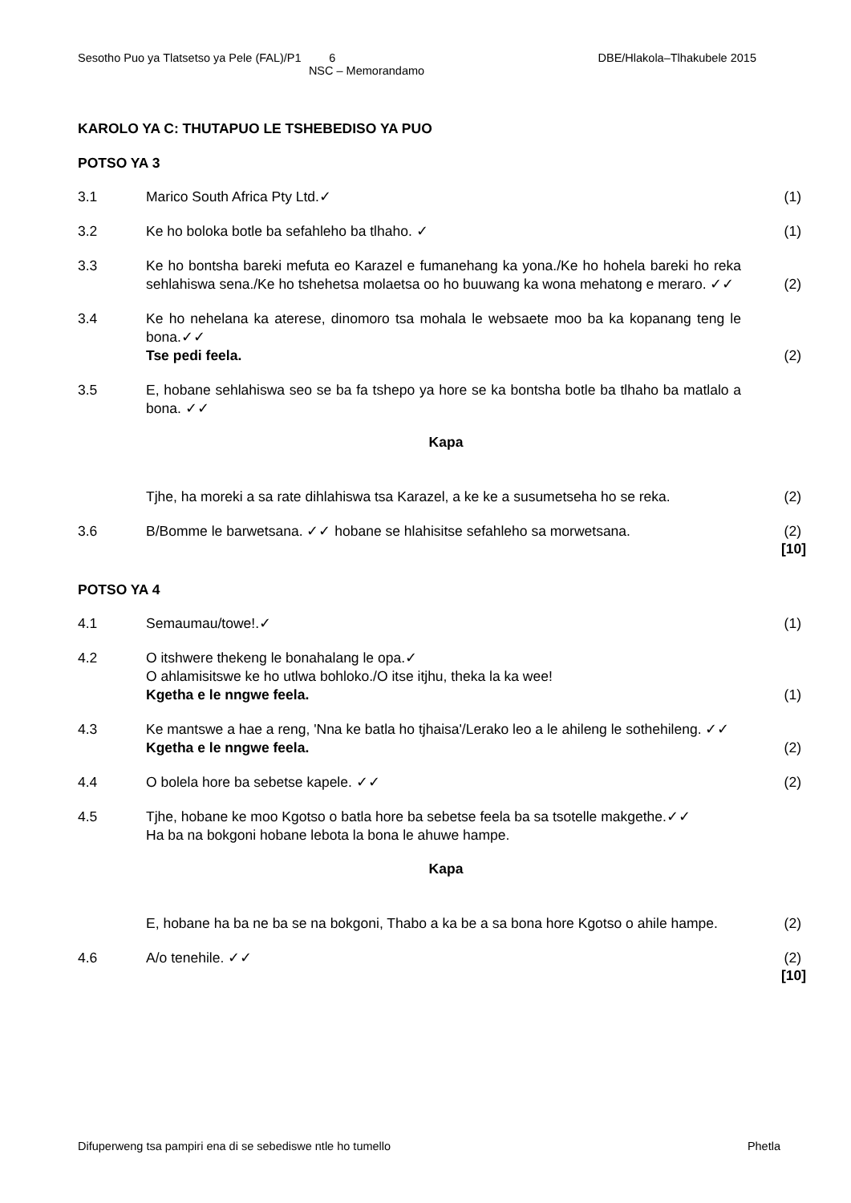Sesotho Puo ya Tlatsetso ya Pele (FAL)/P1 6 DBE/Hlakola–Tlhakubele 2015
NSC – Memorandamo
KAROLO YA C: THUTAPUO LE TSHEBEDISO YA PUO
POTSO YA 3
3.1 Marico South Africa Pty Ltd.✓ (1)
3.2 Ke ho boloka botle ba sefahleho ba tlhaho. ✓ (1)
3.3 Ke ho bontsha bareki mefuta eo Karazel e fumanehang ka yona./Ke ho hohela bareki ho reka sehlahiswa sena./Ke ho tshehetsa molaetsa oo ho buuwang ka wona mehatong e meraro. ✓✓
(2)
3.4 Ke ho nehelana ka aterese, dinomoro tsa mohala le websaete moo ba ka kopanang teng le bona.✓✓
Tse pedi feela.
(2)
3.5 E, hobane sehlahiswa seo se ba fa tshepo ya hore se ka bontsha botle ba tlhaho ba matlalo a bona. ✓✓
Kapa
Tjhe, ha moreki a sa rate dihlahiswa tsa Karazel, a ke ke a susumetseha ho se reka.
(2)
3.6 B/Bomme le barwetsana. ✓✓ hobane se hlahisitse sefahleho sa morwetsana.
(2)
[10]
POTSO YA 4
4.1 Semaumau/towe!.✓ (1)
4.2 O itshwere thekeng le bonahalang le opa.✓
O ahlamisitswe ke ho utlwa bohloko./O itse itjhu, theka la ka wee!
Kgetha e le nngwe feela.
(1)
4.3 Ke mantswe a hae a reng, 'Nna ke batla ho tjhaisa'/Lerako leo a le ahileng le sothehileng. ✓✓
Kgetha e le nngwe feela.
(2)
4.4 O bolela hore ba sebetse kapele. ✓✓ (2)
4.5 Tjhe, hobane ke moo Kgotso o batla hore ba sebetse feela ba sa tsotelle makgethe.✓✓
Ha ba na bokgoni hobane lebota la bona le ahuwe hampe.
Kapa
E, hobane ha ba ne ba se na bokgoni, Thabo a ka be a sa bona hore Kgotso o ahile hampe.
(2)
4.6 A/o tenehile. ✓✓ (2)
[10]
Difuperweng tsa pampiri ena di se sebediswe ntle ho tumello Phetla